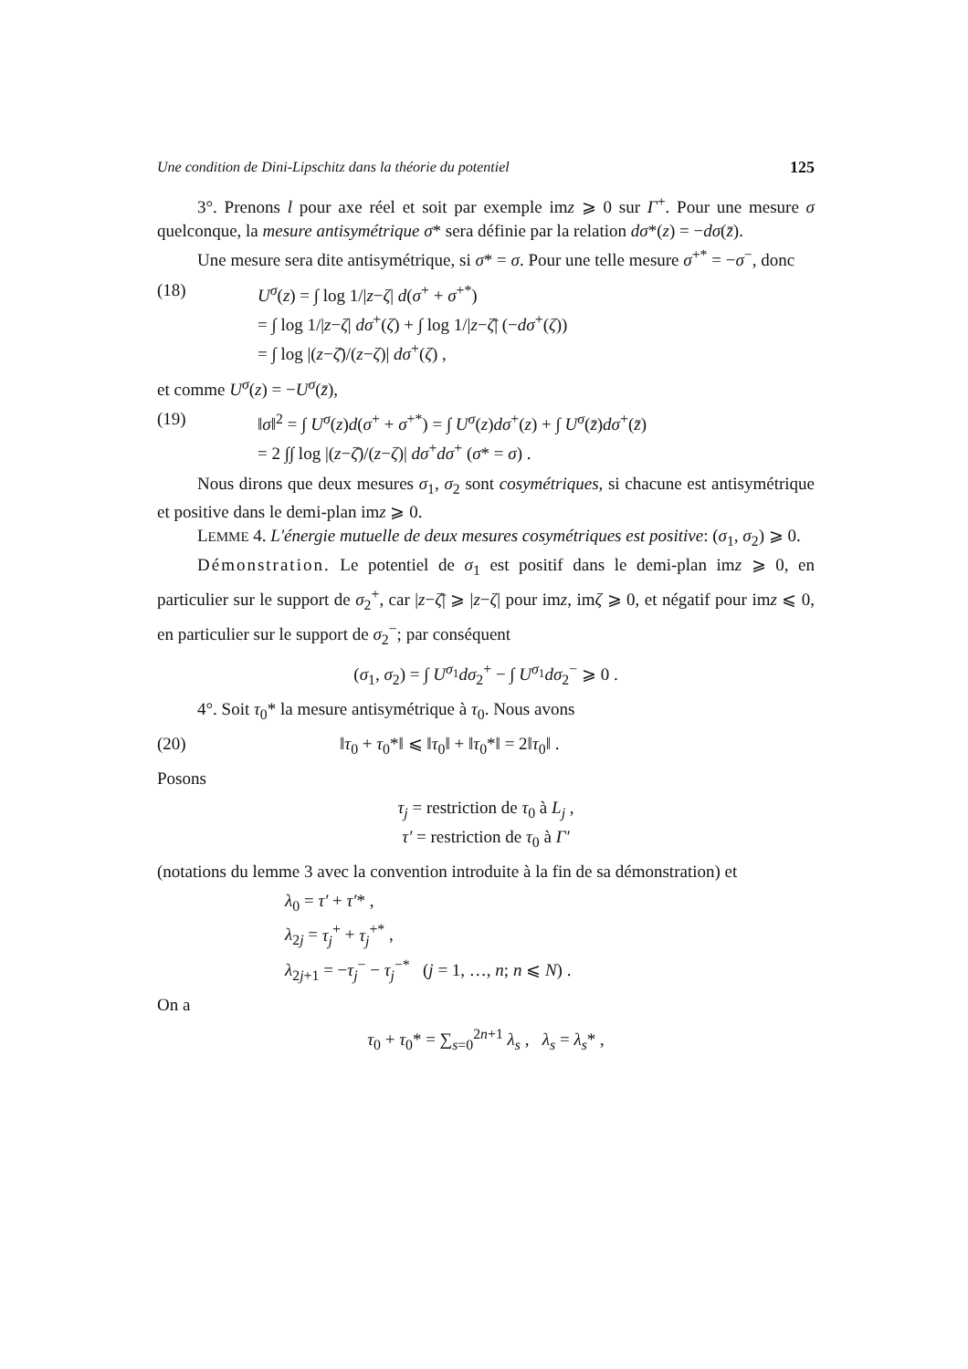Une condition de Dini-Lipschitz dans la théorie du potentiel 125
3°. Prenons l pour axe réel et soit par exemple imz ⩾ 0 sur Γ<sup>+</sup>. Pour une mesure σ quelconque, la mesure antisymétrique σ* sera définie par la relation dσ*(z) = −dσ(z̄).
Une mesure sera dite antisymétrique, si σ* = σ. Pour une telle mesure σ<sup>+*</sup> = −σ<sup>−</sup>, donc
(18) U<sup>σ</sup>(z) = ∫ log 1/|z−ζ| d(σ<sup>+</sup> + σ<sup>+*</sup>)
= ∫ log 1/|z−ζ| dσ<sup>+</sup>(ζ) + ∫ log 1/|z−ζ̄| (−dσ<sup>+</sup>(ζ))
= ∫ log |(z−ζ̄)/(z−ζ)| dσ<sup>+</sup>(ζ) ,
et comme U<sup>σ</sup>(z) = −U<sup>σ</sup>(z̄),
(19) ‖σ‖<sup>2</sup> = ∫ U<sup>σ</sup>(z)d(σ<sup>+</sup> + σ<sup>+*</sup>) = ∫ U<sup>σ</sup>(z)dσ<sup>+</sup>(z) + ∫ U<sup>σ</sup>(z̄)dσ<sup>+</sup>(z̄)
= 2 ∫∫ log |(z−ζ̄)/(z−ζ)| dσ<sup>+</sup>dσ<sup>+</sup> (σ* = σ) .
Nous dirons que deux mesures σ<sub>1</sub>, σ<sub>2</sub> sont cosymétriques, si chacune est antisymétrique et positive dans le demi-plan imz ⩾ 0.
LEMME 4. L'énergie mutuelle de deux mesures cosymétriques est positive: (σ<sub>1</sub>, σ<sub>2</sub>) ⩾ 0.
Démonstration. Le potentiel de σ<sub>1</sub> est positif dans le demi-plan imz ⩾ 0, en particulier sur le support de σ<sub>2</sub><sup>+</sup>, car |z−ζ̄| ⩾ |z−ζ| pour imz, imζ ⩾ 0, et négatif pour imz ⩽ 0, en particulier sur le support de σ<sub>2</sub><sup>−</sup>; par conséquent
(σ<sub>1</sub>, σ<sub>2</sub>) = ∫ U<sup>σ<sub>1</sub></sup>dσ<sub>2</sub><sup>+</sup> − ∫ U<sup>σ<sub>1</sub></sup>dσ<sub>2</sub><sup>−</sup> ⩾ 0 .
4°. Soit τ<sub>0</sub>* la mesure antisymétrique à τ<sub>0</sub>. Nous avons
(20) ‖τ<sub>0</sub> + τ<sub>0</sub>*‖ ⩽ ‖τ<sub>0</sub>‖ + ‖τ<sub>0</sub>*‖ = 2‖τ<sub>0</sub>‖ .
Posons
τ<sub>j</sub> = restriction de τ<sub>0</sub> à L<sub>j</sub> ,
τ′ = restriction de τ<sub>0</sub> à Γ′
(notations du lemme 3 avec la convention introduite à la fin de sa démonstration) et
λ<sub>0</sub> = τ′ + τ′* ,
λ<sub>2j</sub> = τ<sub>j</sub><sup>+</sup> + τ<sub>j</sub><sup>+*</sup> ,
λ<sub>2j+1</sub> = −τ<sub>j</sub><sup>−</sup> − τ<sub>j</sub><sup>−*</sup> (j = 1, …, n; n ⩽ N) .
On a
τ<sub>0</sub> + τ<sub>0</sub>* = ∑<sub>s=0</sub><sup>2n+1</sup> λ<sub>s</sub> , λ<sub>s</sub> = λ<sub>s</sub>* ,